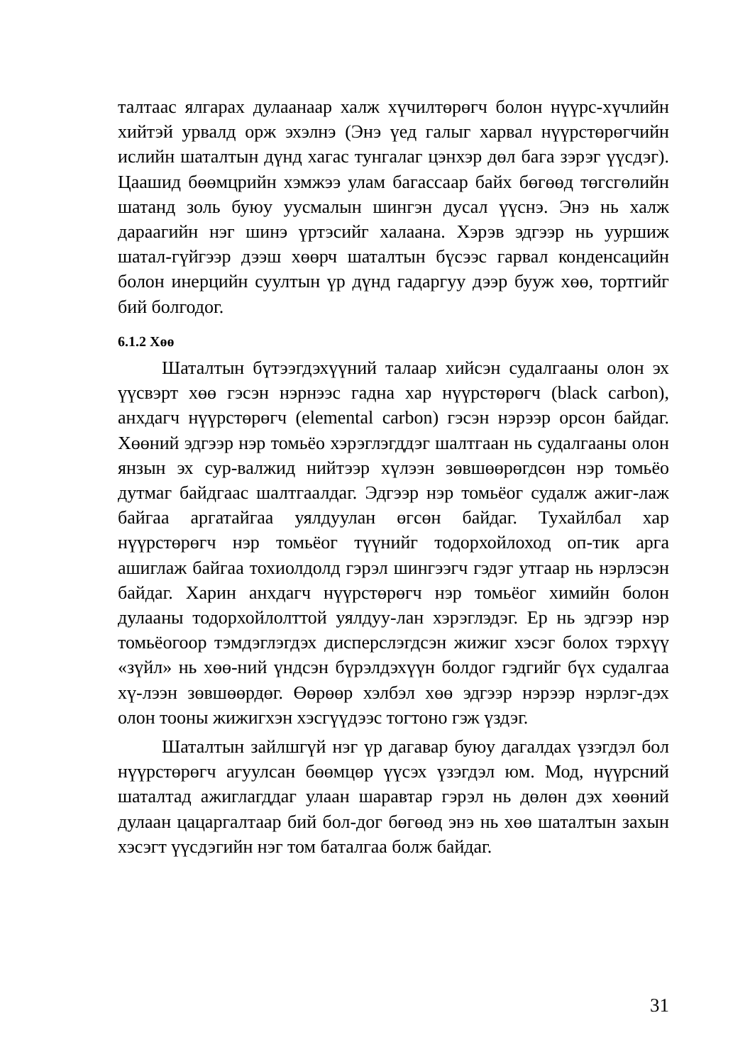талтаас ялгарах дулаанаар халж хүчилтөрөгч болон нүүрс-хүчлийн хийтэй урвалд орж эхэлнэ (Энэ үед галыг харвал нүүрстөрөгчийн ислийн шаталтын дүнд хагас тунгалаг цэнхэр дөл бага зэрэг үүсдэг). Цаашид бөөмцрийн хэмжээ улам багассаар байх бөгөөд төгсгөлийн шатанд золь буюу уусмалын шингэн дусал үүснэ. Энэ нь халж дараагийн нэг шинэ үртэсийг халаана. Хэрэв эдгээр нь ууршиж шатал-гүйгээр дээш хөөрч шаталтын бүсээс гарвал конденсацийн болон инерцийн суултын үр дүнд гадаргуу дээр бууж хөө, тортгийг бий болгодог.
6.1.2 Хөө
Шаталтын бүтээгдэхүүний талаар хийсэн судалгааны олон эх үүсвэрт хөө гэсэн нэрнээс гадна хар нүүрстөрөгч (black carbon), анхдагч нүүрстөрөгч (elemental carbon) гэсэн нэрээр орсон байдаг. Хөөний эдгээр нэр томьёо хэрэглэгддэг шалтгаан нь судалгааны олон янзын эх сур-валжид нийтээр хүлээн зөвшөөрөгдсөн нэр томьёо дутмаг байдгаас шалтгаалдаг. Эдгээр нэр томьёог судалж ажиг-лаж байгаа аргатайгаа уялдуулан өгсөн байдаг. Тухайлбал хар нүүрстөрөгч нэр томьёог түүнийг тодорхойлоход оп-тик арга ашиглаж байгаа тохиолдолд гэрэл шингээгч гэдэг утгаар нь нэрлэсэн байдаг. Харин анхдагч нүүрстөрөгч нэр томьёог химийн болон дулааны тодорхойлолттой уялдуу-лан хэрэглэдэг. Ер нь эдгээр нэр томьёогоор тэмдэглэгдэх дисперслэгдсэн жижиг хэсэг болох тэрхүү «зүйл» нь хөө-ний үндсэн бүрэлдэхүүн болдог гэдгийг бүх судалгаа хү-лээн зөвшөөрдөг. Өөрөөр хэлбэл хөө эдгээр нэрээр нэрлэг-дэх олон тооны жижигхэн хэсгүүдээс тогтоно гэж үздэг.
Шаталтын зайлшгүй нэг үр дагавар буюу дагалдах үзэгдэл бол нүүрстөрөгч агуулсан бөөмцөр үүсэх үзэгдэл юм. Мод, нүүрсний шаталтад ажиглагддаг улаан шаравтар гэрэл нь дөлөн дэх хөөний дулаан цацаргалтаар бий бол-дог бөгөөд энэ нь хөө шаталтын захын хэсэгт үүсдэгийн нэг том баталгаа болж байдаг.
31